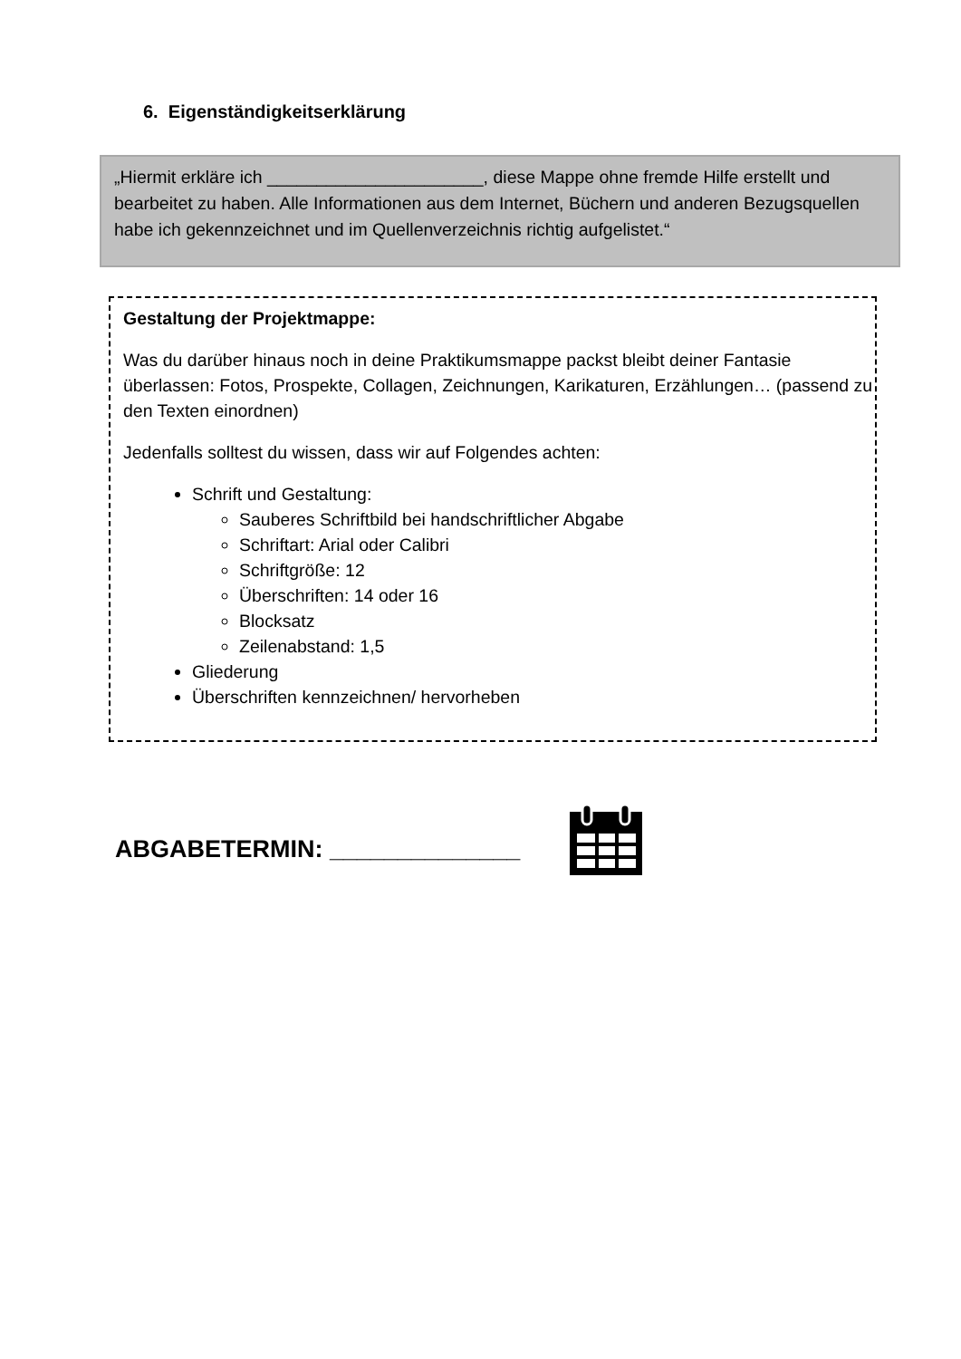6. Eigenständigkeitserklärung
„Hiermit erkläre ich ______________________, diese Mappe ohne fremde Hilfe erstellt und bearbeitet zu haben. Alle Informationen aus dem Internet, Büchern und anderen Bezugsquellen habe ich gekennzeichnet und im Quellenverzeichnis richtig aufgelistet.“
Gestaltung der Projektmappe:
Was du darüber hinaus noch in deine Praktikumsmappe packst bleibt deiner Fantasie überlassen: Fotos, Prospekte, Collagen, Zeichnungen, Karikaturen, Erzählungen… (passend zu den Texten einordnen)
Jedenfalls solltest du wissen, dass wir auf Folgendes achten:
Schrift und Gestaltung:
Sauberes Schriftbild bei handschriftlicher Abgabe
Schriftart: Arial oder Calibri
Schriftgröße: 12
Überschriften: 14 oder 16
Blocksatz
Zeilenabstand: 1,5
Gliederung
Überschriften kennzeichnen/ hervorheben
ABGABETERMIN: ______________